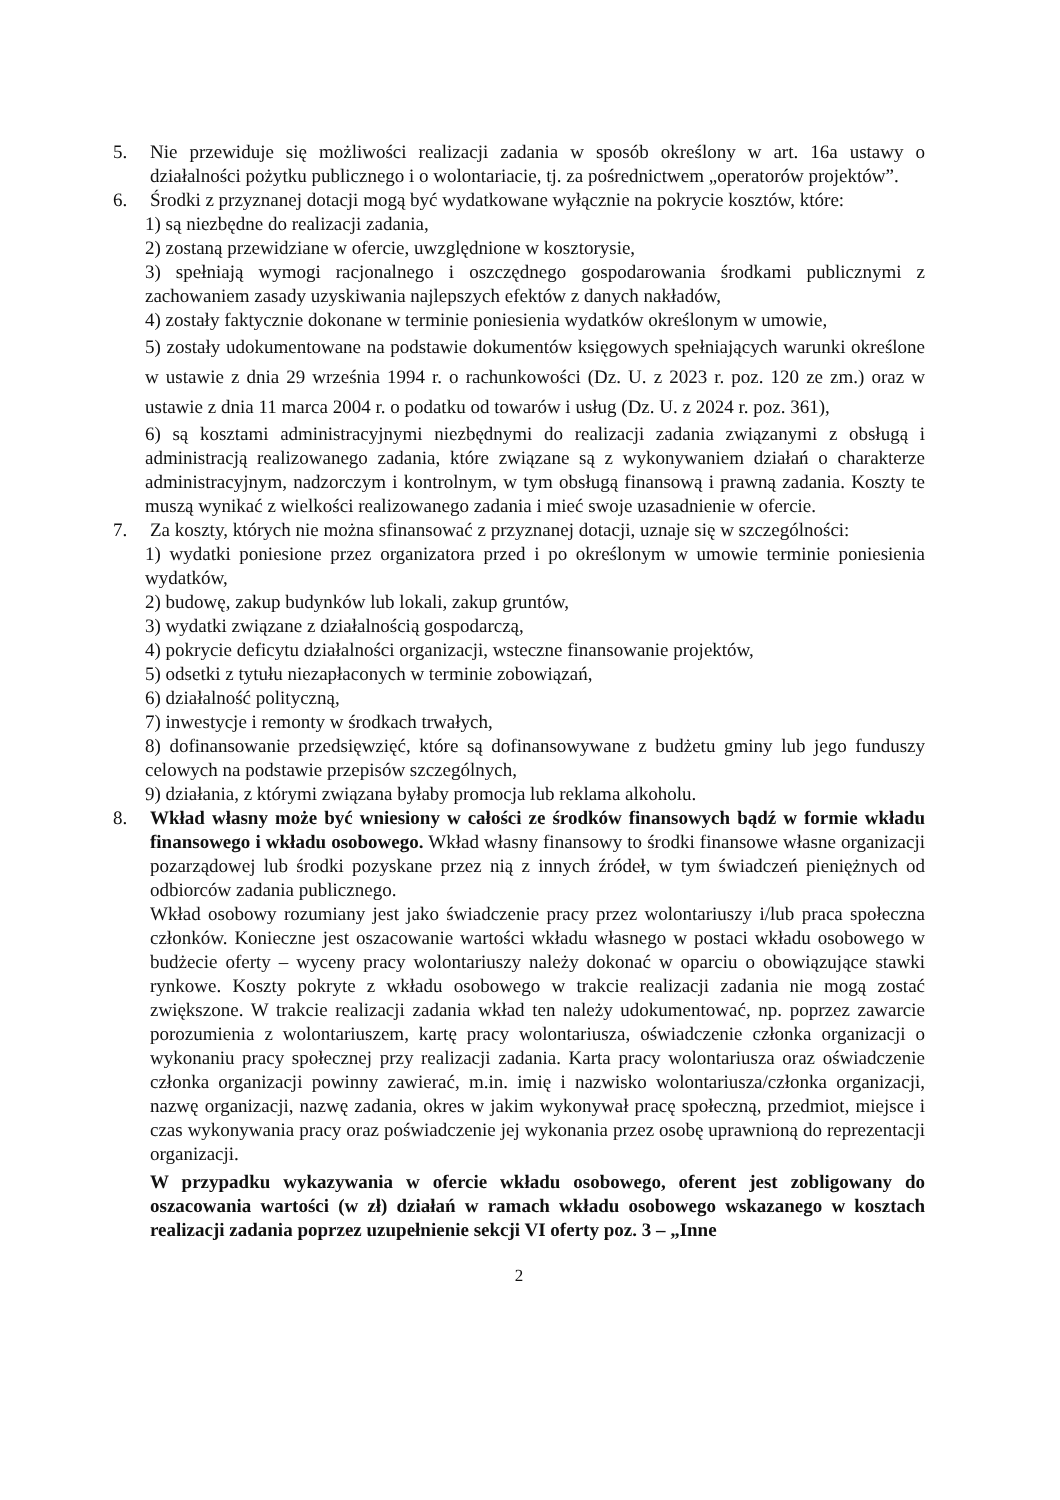5. Nie przewiduje się możliwości realizacji zadania w sposób określony w art. 16a ustawy o działalności pożytku publicznego i o wolontariacie, tj. za pośrednictwem „operatorów projektów”.
6. Środki z przyznanej dotacji mogą być wydatkowane wyłącznie na pokrycie kosztów, które:
1) są niezbędne do realizacji zadania,
2) zostaną przewidziane w ofercie, uwzględnione w kosztorysie,
3) spełniają wymogi racjonalnego i oszczędnego gospodarowania środkami publicznymi z zachowaniem zasady uzyskiwania najlepszych efektów z danych nakładów,
4) zostały faktycznie dokonane w terminie poniesienia wydatków określonym w umowie,
5) zostały udokumentowane na podstawie dokumentów księgowych spełniających warunki określone w ustawie z dnia 29 września 1994 r. o rachunkowości (Dz. U. z 2023 r. poz. 120 ze zm.) oraz w ustawie z dnia 11 marca 2004 r. o podatku od towarów i usług (Dz. U. z 2024 r. poz. 361),
6) są kosztami administracyjnymi niezbędnymi do realizacji zadania związanymi z obsługą i administracją realizowanego zadania, które związane są z wykonywaniem działań o charakterze administracyjnym, nadzorczym i kontrolnym, w tym obsługą finansową i prawną zadania. Koszty te muszą wynikać z wielkości realizowanego zadania i mieć swoje uzasadnienie w ofercie.
7. Za koszty, których nie można sfinansować z przyznanej dotacji, uznaje się w szczególności:
1) wydatki poniesione przez organizatora przed i po określonym w umowie terminie poniesienia wydatków,
2) budowę, zakup budynków lub lokali, zakup gruntów,
3) wydatki związane z działalnością gospodarczą,
4) pokrycie deficytu działalności organizacji, wsteczne finansowanie projektów,
5) odsetki z tytułu niezapłaconych w terminie zobowiązań,
6) działalność polityczną,
7) inwestycje i remonty w środkach trwałych,
8) dofinansowanie przedsięwzięć, które są dofinansowywane z budżetu gminy lub jego funduszy celowych na podstawie przepisów szczególnych,
9) działania, z którymi związana byłaby promocja lub reklama alkoholu.
8. Wkład własny może być wniesiony w całości ze środków finansowych bądź w formie wkładu finansowego i wkładu osobowego. Wkład własny finansowy to środki finansowe własne organizacji pozarządowej lub środki pozyskane przez nią z innych źródeł, w tym świadczeń pieniężnych od odbiorców zadania publicznego.
Wkład osobowy rozumiany jest jako świadczenie pracy przez wolontariuszy i/lub praca społeczna członków. Konieczne jest oszacowanie wartości wkładu własnego w postaci wkładu osobowego w budżecie oferty – wyceny pracy wolontariuszy należy dokonać w oparciu o obowiązujące stawki rynkowe. Koszty pokryte z wkładu osobowego w trakcie realizacji zadania nie mogą zostać zwiększone. W trakcie realizacji zadania wkład ten należy udokumentować, np. poprzez zawarcie porozumienia z wolontariuszem, kartę pracy wolontariusza, oświadczenie członka organizacji o wykonaniu pracy społecznej przy realizacji zadania. Karta pracy wolontariusza oraz oświadczenie członka organizacji powinny zawierać, m.in. imię i nazwisko wolontariusza/członka organizacji, nazwę organizacji, nazwę zadania, okres w jakim wykonywał pracę społeczną, przedmiot, miejsce i czas wykonywania pracy oraz poświadczenie jej wykonania przez osobę uprawnioną do reprezentacji organizacji.
W przypadku wykazywania w ofercie wkładu osobowego, oferent jest zobligowany do oszacowania wartości (w zł) działań w ramach wkładu osobowego wskazanego w kosztach realizacji zadania poprzez uzupełnienie sekcji VI oferty poz. 3 – „Inne
2